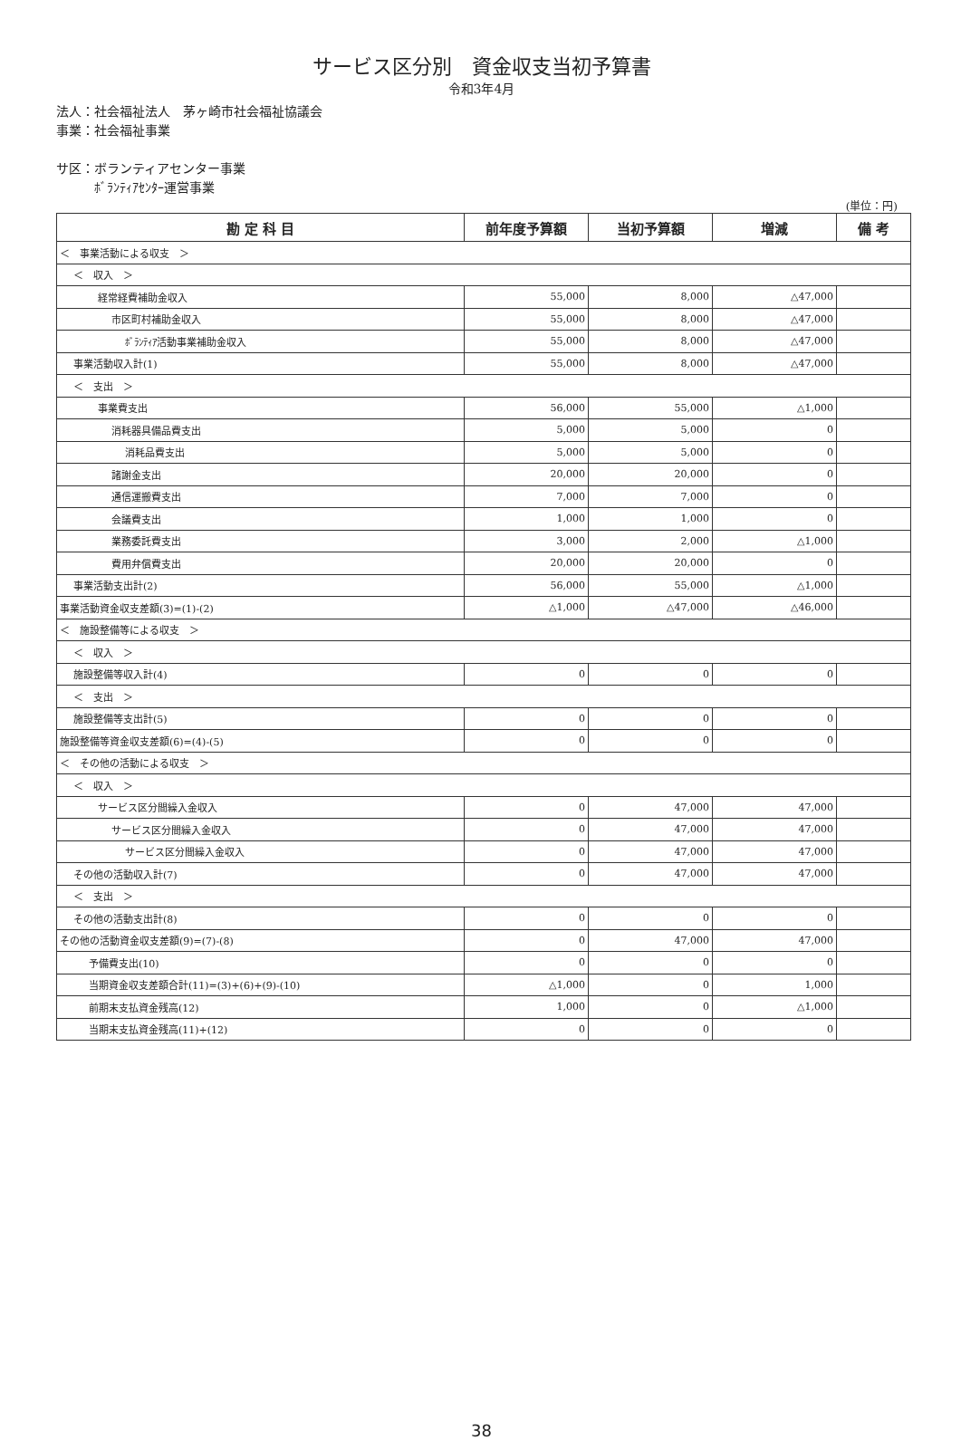サービス区分別　資金収支当初予算書
令和3年4月
法人：社会福祉法人　茅ヶ崎市社会福祉協議会
事業：社会福祉事業
サ区：ボランティアセンター事業
　　　ﾎﾞﾗﾝﾃｨｱｾﾝﾀｰ運営事業
(単位：円)
| 勘 定 科 目 | 前年度予算額 | 当初予算額 | 増減 | 備 考 |
| --- | --- | --- | --- | --- |
| ＜ 事業活動による収支 ＞ | | | | |
| ＜ 収入 ＞ | | | | |
| 経常経費補助金収入 | 55,000 | 8,000 | △47,000 | |
| 市区町村補助金収入 | 55,000 | 8,000 | △47,000 | |
| ﾎﾞﾗﾝﾃｨｱ活動事業補助金収入 | 55,000 | 8,000 | △47,000 | |
| 事業活動収入計(1) | 55,000 | 8,000 | △47,000 | |
| ＜ 支出 ＞ | | | | |
| 事業費支出 | 56,000 | 55,000 | △1,000 | |
| 消耗器具備品費支出 | 5,000 | 5,000 | 0 | |
| 消耗品費支出 | 5,000 | 5,000 | 0 | |
| 諸謝金支出 | 20,000 | 20,000 | 0 | |
| 通信運搬費支出 | 7,000 | 7,000 | 0 | |
| 会議費支出 | 1,000 | 1,000 | 0 | |
| 業務委託費支出 | 3,000 | 2,000 | △1,000 | |
| 費用弁償費支出 | 20,000 | 20,000 | 0 | |
| 事業活動支出計(2) | 56,000 | 55,000 | △1,000 | |
| 事業活動資金収支差額(3)=(1)-(2) | △1,000 | △47,000 | △46,000 | |
| ＜ 施設整備等による収支 ＞ | | | | |
| ＜ 収入 ＞ | | | | |
| 施設整備等収入計(4) | 0 | 0 | 0 | |
| ＜ 支出 ＞ | | | | |
| 施設整備等支出計(5) | 0 | 0 | 0 | |
| 施設整備等資金収支差額(6)=(4)-(5) | 0 | 0 | 0 | |
| ＜ その他の活動による収支 ＞ | | | | |
| ＜ 収入 ＞ | | | | |
| サービス区分間繰入金収入 | 0 | 47,000 | 47,000 | |
| サービス区分間繰入金収入 | 0 | 47,000 | 47,000 | |
| サービス区分間繰入金収入 | 0 | 47,000 | 47,000 | |
| その他の活動収入計(7) | 0 | 47,000 | 47,000 | |
| ＜ 支出 ＞ | | | | |
| その他の活動支出計(8) | 0 | 0 | 0 | |
| その他の活動資金収支差額(9)=(7)-(8) | 0 | 47,000 | 47,000 | |
| 予備費支出(10) | 0 | 0 | 0 | |
| 当期資金収支差額合計(11)=(3)+(6)+(9)-(10) | △1,000 | 0 | 1,000 | |
| 前期末支払資金残高(12) | 1,000 | 0 | △1,000 | |
| 当期末支払資金残高(11)+(12) | 0 | 0 | 0 | |
38